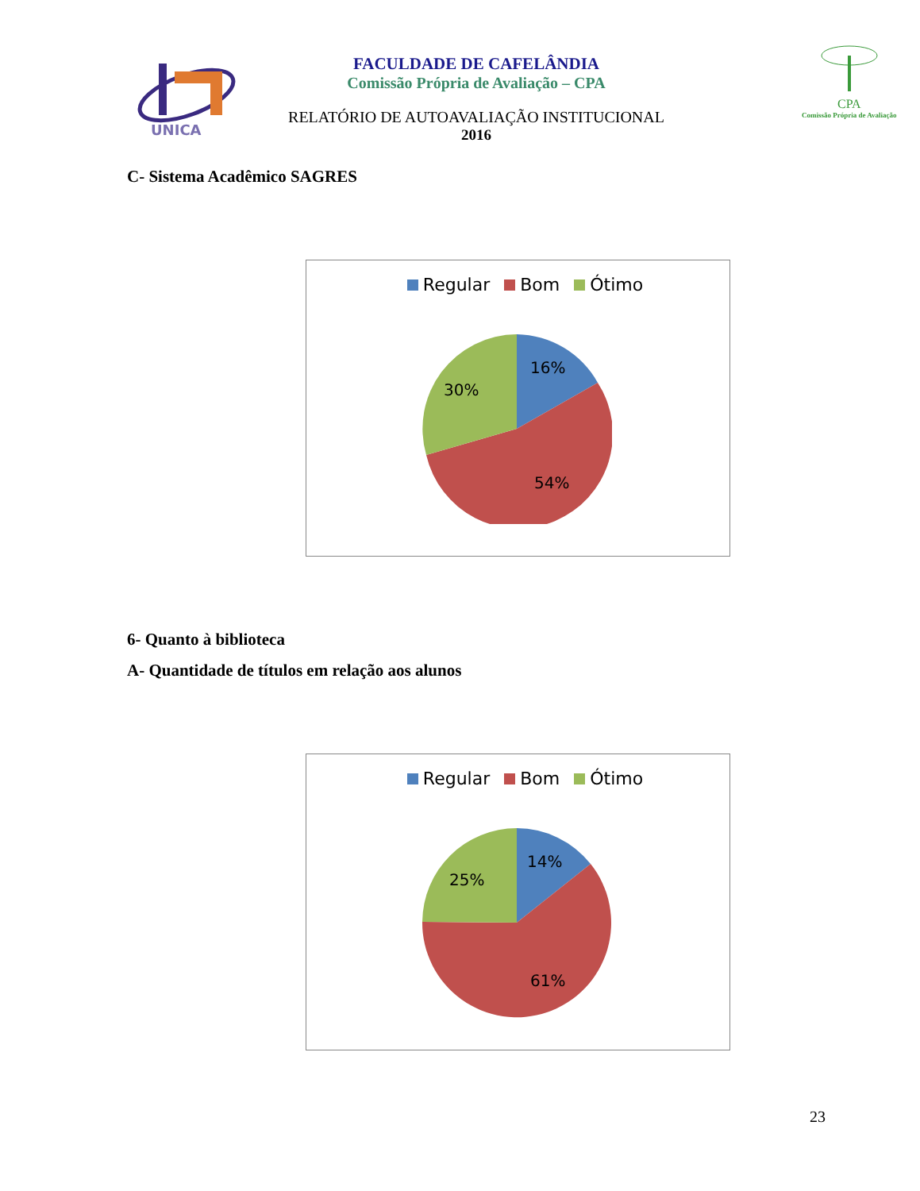UNICA
FACULDADE DE CAFELÂNDIA
Comissão Própria de Avaliação – CPA
RELATÓRIO DE AUTOAVALIAÇÃO INSTITUCIONAL
2016
CPA
Comissão Própria de Avaliação
C- Sistema Acadêmico SAGRES
Regular Bom Ótimo
16%
30%
54%
6- Quanto à biblioteca
A- Quantidade de títulos em relação aos alunos
Regular Bom Ótimo
14%
25%
61%
23